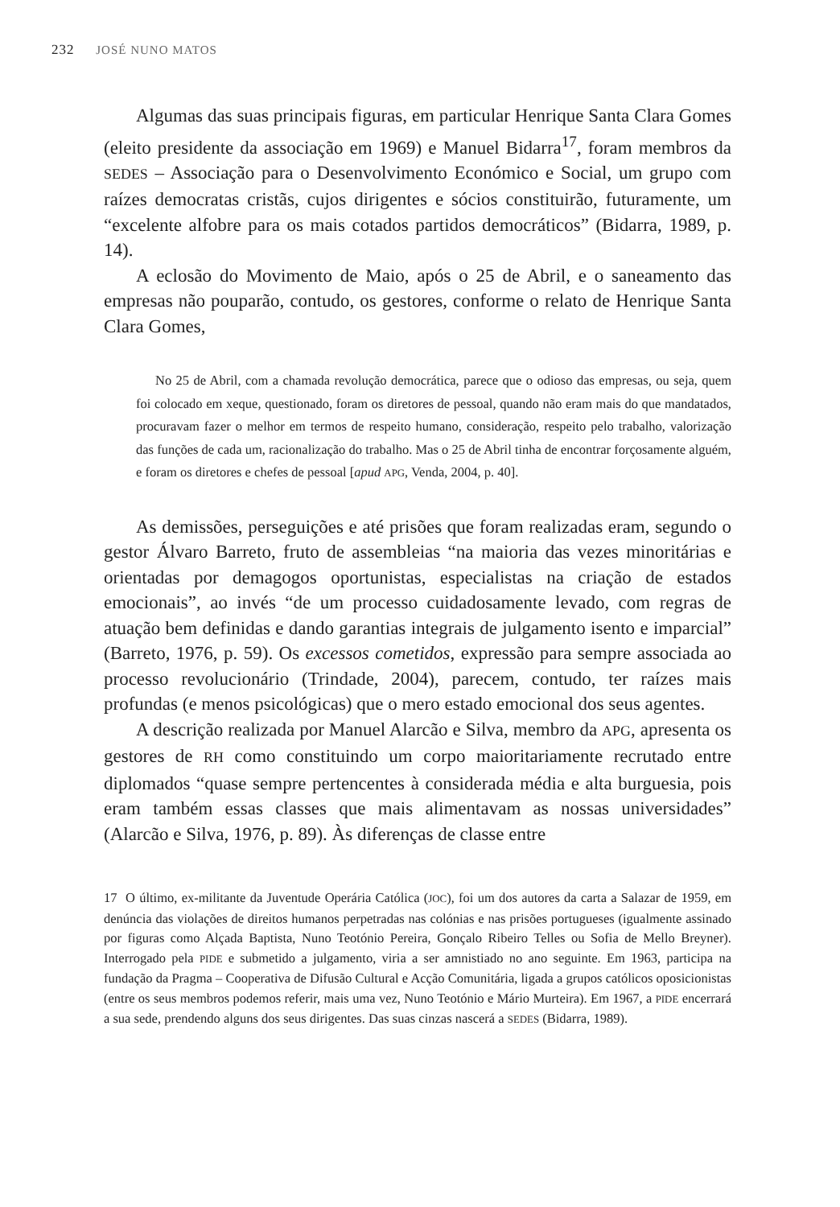232 JOSÉ NUNO MATOS
Algumas das suas principais figuras, em particular Henrique Santa Clara Gomes (eleito presidente da associação em 1969) e Manuel Bidarra<sup>17</sup>, foram membros da SEDES – Associação para o Desenvolvimento Económico e Social, um grupo com raízes democratas cristãs, cujos dirigentes e sócios constituirão, futuramente, um “excelente alfobre para os mais cotados partidos democráticos” (Bidarra, 1989, p. 14).
A eclosão do Movimento de Maio, após o 25 de Abril, e o saneamento das empresas não pouparão, contudo, os gestores, conforme o relato de Henrique Santa Clara Gomes,
No 25 de Abril, com a chamada revolução democrática, parece que o odioso das empresas, ou seja, quem foi colocado em xeque, questionado, foram os diretores de pessoal, quando não eram mais do que mandatados, procuravam fazer o melhor em termos de respeito humano, consideração, respeito pelo trabalho, valorização das funções de cada um, racionalização do trabalho. Mas o 25 de Abril tinha de encontrar forçosamente alguém, e foram os diretores e chefes de pessoal [apud APG, Venda, 2004, p. 40].
As demissões, perseguições e até prisões que foram realizadas eram, segundo o gestor Álvaro Barreto, fruto de assembleias “na maioria das vezes minoritárias e orientadas por demagogos oportunistas, especialistas na criação de estados emocionais”, ao invés “de um processo cuidadosamente levado, com regras de atuação bem definidas e dando garantias integrais de julgamento isento e imparcial” (Barreto, 1976, p. 59). Os excessos cometidos, expressão para sempre associada ao processo revolucionário (Trindade, 2004), parecem, contudo, ter raízes mais profundas (e menos psicológicas) que o mero estado emocional dos seus agentes.
A descrição realizada por Manuel Alarcão e Silva, membro da APG, apresenta os gestores de RH como constituindo um corpo maioritariamente recrutado entre diplomados “quase sempre pertencentes à considerada média e alta burguesia, pois eram também essas classes que mais alimentavam as nossas universidades” (Alarcão e Silva, 1976, p. 89). Às diferenças de classe entre
17 O último, ex-militante da Juventude Operária Católica (JOC), foi um dos autores da carta a Salazar de 1959, em denúncia das violações de direitos humanos perpetradas nas colónias e nas prisões portugueses (igualmente assinado por figuras como Alçada Baptista, Nuno Teotónio Pereira, Gonçalo Ribeiro Telles ou Sofia de Mello Breyner). Interrogado pela PIDE e submetido a julgamento, viria a ser amnistiado no ano seguinte. Em 1963, participa na fundação da Pragma – Cooperativa de Difusão Cultural e Acção Comunitária, ligada a grupos católicos oposicionistas (entre os seus membros podemos referir, mais uma vez, Nuno Teotónio e Mário Murteira). Em 1967, a PIDE encerrará a sua sede, prendendo alguns dos seus dirigentes. Das suas cinzas nascerá a SEDES (Bidarra, 1989).